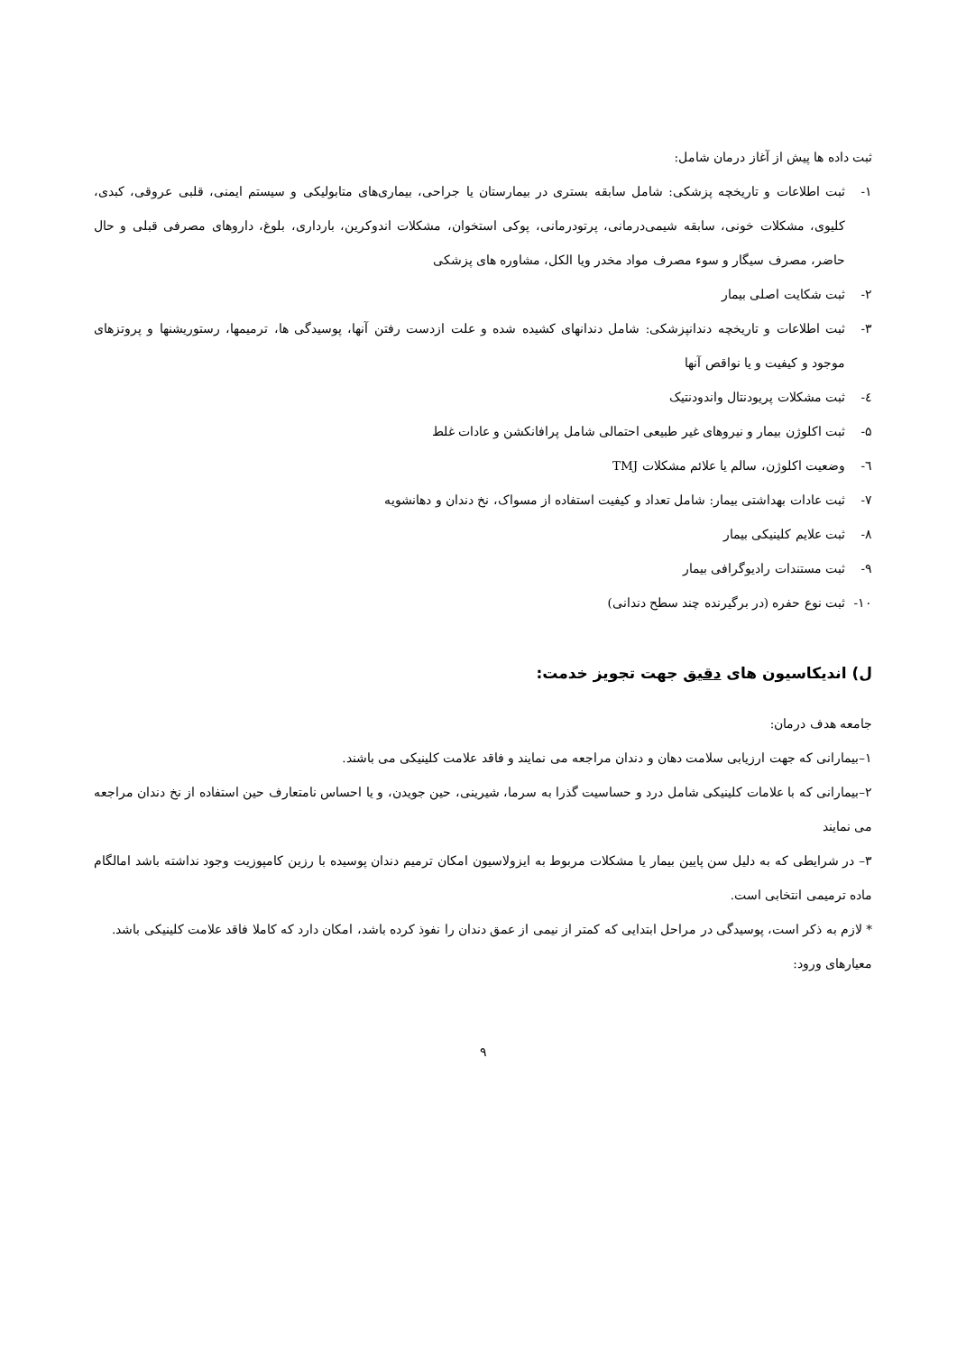ثبت داده ها پیش از آغاز درمان شامل:
۱- ثبت اطلاعات و تاریخچه پزشکی: شامل سابقه بستری در بیمارستان یا جراحی، بیماری‌های متابولیکی و سیستم ایمنی، قلبی عروقی، کبدی، کلیوی، مشکلات خونی، سابقه شیمی‌درمانی، پرتودرمانی، پوکی استخوان، مشکلات اندوکرین، بارداری، بلوغ، داروهای مصرفی قبلی و حال حاضر، مصرف سیگار و سوء مصرف مواد مخدر ویا الکل، مشاوره های پزشکی
۲- ثبت شکایت اصلی بیمار
۳- ثبت اطلاعات و تاریخچه دندانپزشکی: شامل دندانهای کشیده شده و علت ازدست رفتن آنها، پوسیدگی ها، ترمیمها، رستوریشنها و پروتزهای موجود و کیفیت و یا نواقص آنها
٤- ثبت مشکلات پریودنتال واندودنتیک
۵- ثبت اکلوژن بیمار و نیروهای غیر طبیعی احتمالی شامل پرافانکشن و عادات غلط
٦- وضعیت اکلوژن، سالم یا علائم مشکلات TMJ
۷- ثبت عادات بهداشتی بیمار: شامل تعداد و کیفیت استفاده از مسواک، نخ دندان و دهانشویه
۸- ثبت علایم کلینیکی بیمار
۹- ثبت مستندات رادیوگرافی بیمار
۱۰- ثبت نوع حفره (در برگیرنده چند سطح دندانی)
ل) اندیکاسیون های دقیق جهت تجویز خدمت:
جامعه هدف درمان:
۱–بیمارانی که جهت ارزیابی سلامت دهان و دندان مراجعه می نمایند و فاقد علامت کلینیکی می باشند.
۲–بیمارانی که با علامات کلینیکی شامل درد و حساسیت گذرا به سرما، شیرینی، حین جویدن، و یا احساس نامتعارف حین استفاده از نخ دندان مراجعه می نمایند
۳– در شرایطی که به دلیل سن پایین بیمار یا مشکلات مربوط به ایزولاسیون امکان ترمیم دندان پوسیده با رزین کامپوزیت وجود نداشته باشد امالگام ماده ترمیمی انتخابی است.
* لازم به ذکر است، پوسیدگی در مراحل ابتدایی که کمتر از نیمی از عمق دندان را نفوذ کرده باشد، امکان دارد که کاملا فاقد علامت کلینیکی باشد.
معیارهای ورود:
۹